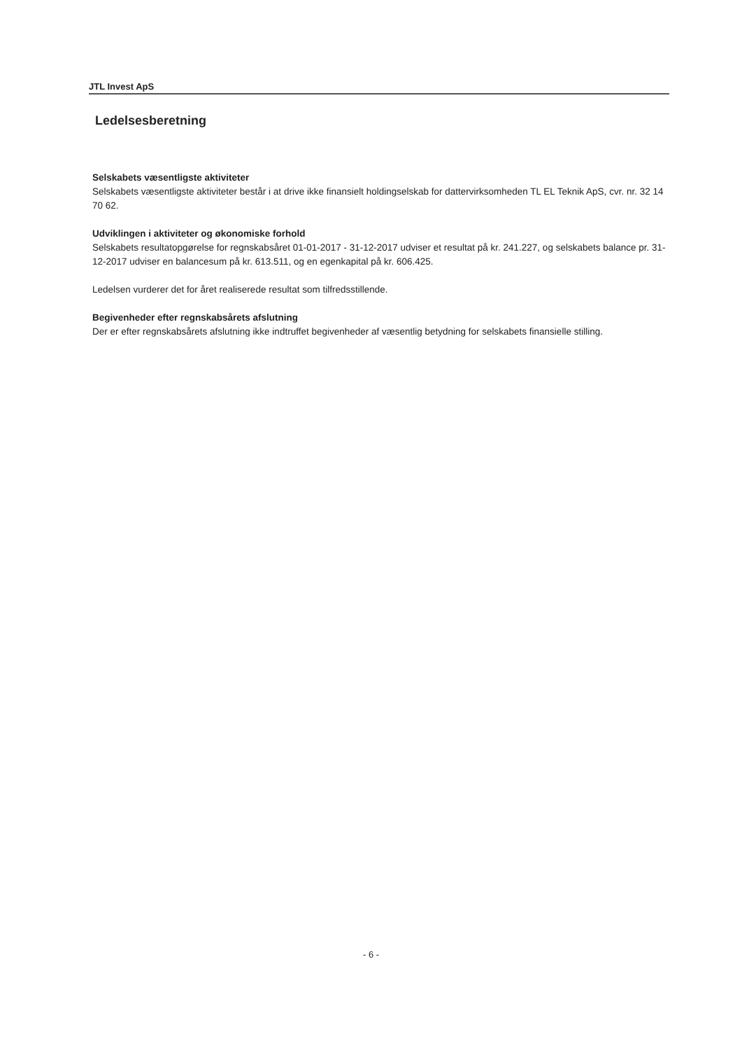JTL Invest ApS
Ledelsesberetning
Selskabets væsentligste aktiviteter
Selskabets væsentligste aktiviteter består i at drive ikke finansielt holdingselskab for dattervirksomheden TL EL Teknik ApS, cvr. nr. 32 14 70 62.
Udviklingen i aktiviteter og økonomiske forhold
Selskabets resultatopgørelse for regnskabsåret 01-01-2017 - 31-12-2017 udviser et resultat på kr. 241.227, og selskabets balance pr. 31-12-2017 udviser en balancesum på kr. 613.511, og en egenkapital på kr. 606.425.
Ledelsen vurderer det for året realiserede resultat som tilfredsstillende.
Begivenheder efter regnskabsårets afslutning
Der er efter regnskabsårets afslutning ikke indtruffet begivenheder af væsentlig betydning for selskabets finansielle stilling.
- 6 -